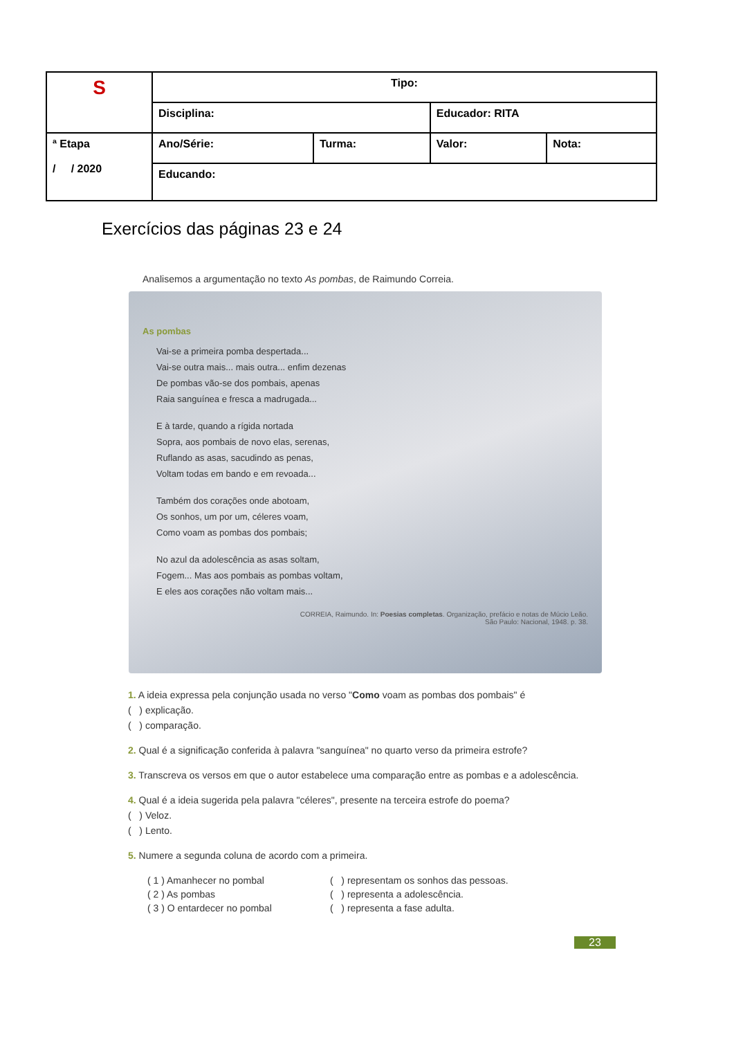| S | Tipo: | | | |
| | Disciplina: | | Educador: RITA | |
| ª Etapa / / 2020 | Ano/Série: | Turma: | Valor: | Nota: |
| | Educando: | | | |
Exercícios das páginas 23 e 24
Analisemos a argumentação no texto As pombas, de Raimundo Correia.
As pombas
Vai-se a primeira pomba despertada...
Vai-se outra mais... mais outra... enfim dezenas
De pombas vão-se dos pombais, apenas
Raia sanguínea e fresca a madrugada...
E à tarde, quando a rígida nortada
Sopra, aos pombais de novo elas, serenas,
Ruflando as asas, sacudindo as penas,
Voltam todas em bando e em revoada...
Também dos corações onde abotoam,
Os sonhos, um por um, céleres voam,
Como voam as pombas dos pombais;
No azul da adolescência as asas soltam,
Fogem... Mas aos pombais as pombas voltam,
E eles aos corações não voltam mais...
CORREIA, Raimundo. In: Poesias completas. Organização, prefácio e notas de Múcio Leão.
São Paulo: Nacional, 1948. p. 38.
1. A ideia expressa pela conjunção usada no verso "Como voam as pombas dos pombais" é
( ) explicação.
( ) comparação.
2. Qual é a significação conferida à palavra "sanguínea" no quarto verso da primeira estrofe?
3. Transcreva os versos em que o autor estabelece uma comparação entre as pombas e a adolescência.
4. Qual é a ideia sugerida pela palavra "céleres", presente na terceira estrofe do poema?
( ) Veloz.
( ) Lento.
5. Numere a segunda coluna de acordo com a primeira.
| ( 1 ) Amanhecer no pombal | ( ) representam os sonhos das pessoas. |
| ( 2 ) As pombas | ( ) representa a adolescência. |
| ( 3 ) O entardecer no pombal | ( ) representa a fase adulta. |
23